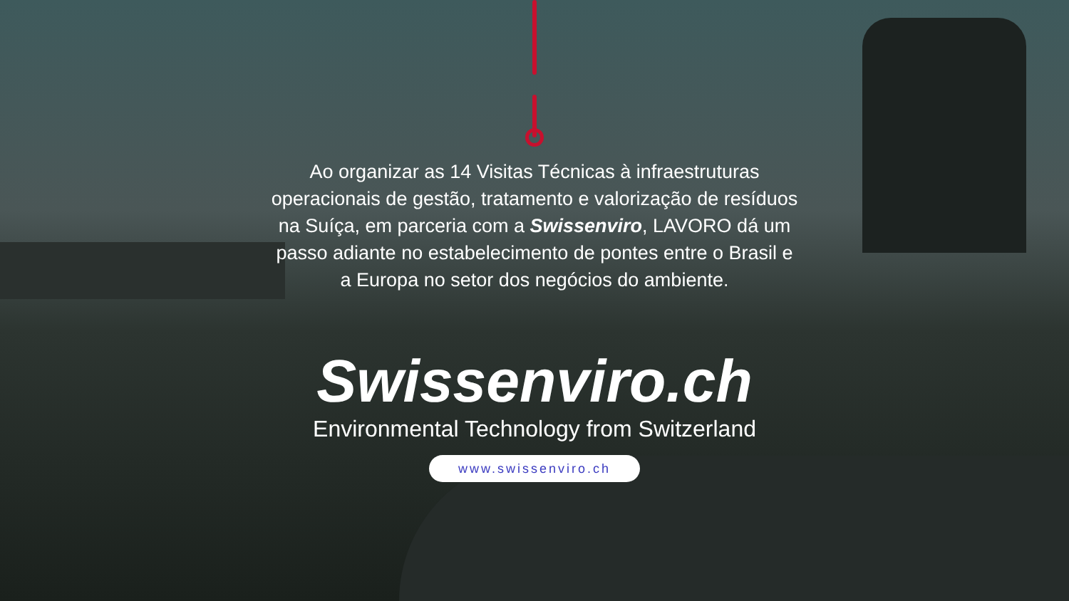Ao organizar as 14 Visitas Técnicas à infraestruturas operacionais de gestão, tratamento e valorização de resíduos na Suíça, em parceria com a Swissenviro, LAVORO dá um passo adiante no estabelecimento de pontes entre o Brasil e a Europa no setor dos negócios do ambiente.
Swissenviro.ch
Environmental Technology from Switzerland
www.swissenviro.ch